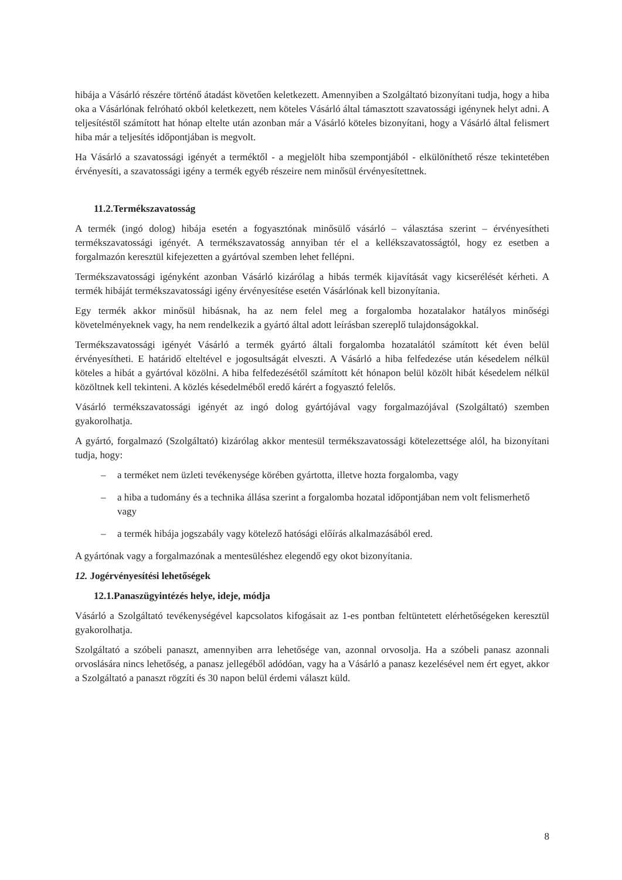hibája a Vásárló részére történő átadást követően keletkezett. Amennyiben a Szolgáltató bizonyítani tudja, hogy a hiba oka a Vásárlónak felróható okból keletkezett, nem köteles Vásárló által támasztott szavatossági igénynek helyt adni. A teljesítéstől számított hat hónap eltelte után azonban már a Vásárló köteles bizonyítani, hogy a Vásárló által felismert hiba már a teljesítés időpontjában is megvolt.
Ha Vásárló a szavatossági igényét a terméktől - a megjelölt hiba szempontjából - elkülöníthető része tekintetében érvényesíti, a szavatossági igény a termék egyéb részeire nem minősül érvényesítettnek.
11.2.Termékszavatosság
A termék (ingó dolog) hibája esetén a fogyasztónak minősülő vásárló – választása szerint – érvényesítheti termékszavatossági igényét. A termékszavatosság annyiban tér el a kellékszavatosságtól, hogy ez esetben a forgalmazón keresztül kifejezetten a gyártóval szemben lehet fellépni.
Termékszavatossági igényként azonban Vásárló kizárólag a hibás termék kijavítását vagy kicserélését kérheti. A termék hibáját termékszavatossági igény érvényesítése esetén Vásárlónak kell bizonyítania.
Egy termék akkor minősül hibásnak, ha az nem felel meg a forgalomba hozatalakor hatályos minőségi követelményeknek vagy, ha nem rendelkezik a gyártó által adott leírásban szereplő tulajdonságokkal.
Termékszavatossági igényét Vásárló a termék gyártó általi forgalomba hozatalától számított két éven belül érvényesítheti. E határidő elteltével e jogosultságát elveszti. A Vásárló a hiba felfedezése után késedelem nélkül köteles a hibát a gyártóval közölni. A hiba felfedezésétől számított két hónapon belül közölt hibát késedelem nélkül közöltnek kell tekinteni. A közlés késedelméből eredő kárért a fogyasztó felelős.
Vásárló termékszavatossági igényét az ingó dolog gyártójával vagy forgalmazójával (Szolgáltató) szemben gyakorolhatja.
A gyártó, forgalmazó (Szolgáltató) kizárólag akkor mentesül termékszavatossági kötelezettsége alól, ha bizonyítani tudja, hogy:
– a terméket nem üzleti tevékenysége körében gyártotta, illetve hozta forgalomba, vagy
– a hiba a tudomány és a technika állása szerint a forgalomba hozatal időpontjában nem volt felismerhető vagy
– a termék hibája jogszabály vagy kötelező hatósági előírás alkalmazásából ered.
A gyártónak vagy a forgalmazónak a mentesüléshez elegendő egy okot bizonyítania.
12. Jogérvényesítési lehetőségek
12.1.Panaszügyintézés helye, ideje, módja
Vásárló a Szolgáltató tevékenységével kapcsolatos kifogásait az 1-es pontban feltüntetett elérhetőségeken keresztül gyakorolhatja.
Szolgáltató a szóbeli panaszt, amennyiben arra lehetősége van, azonnal orvosolja. Ha a szóbeli panasz azonnali orvoslására nincs lehetőség, a panasz jellegéből adódóan, vagy ha a Vásárló a panasz kezelésével nem ért egyet, akkor a Szolgáltató a panaszt rögzíti és 30 napon belül érdemi választ küld.
8